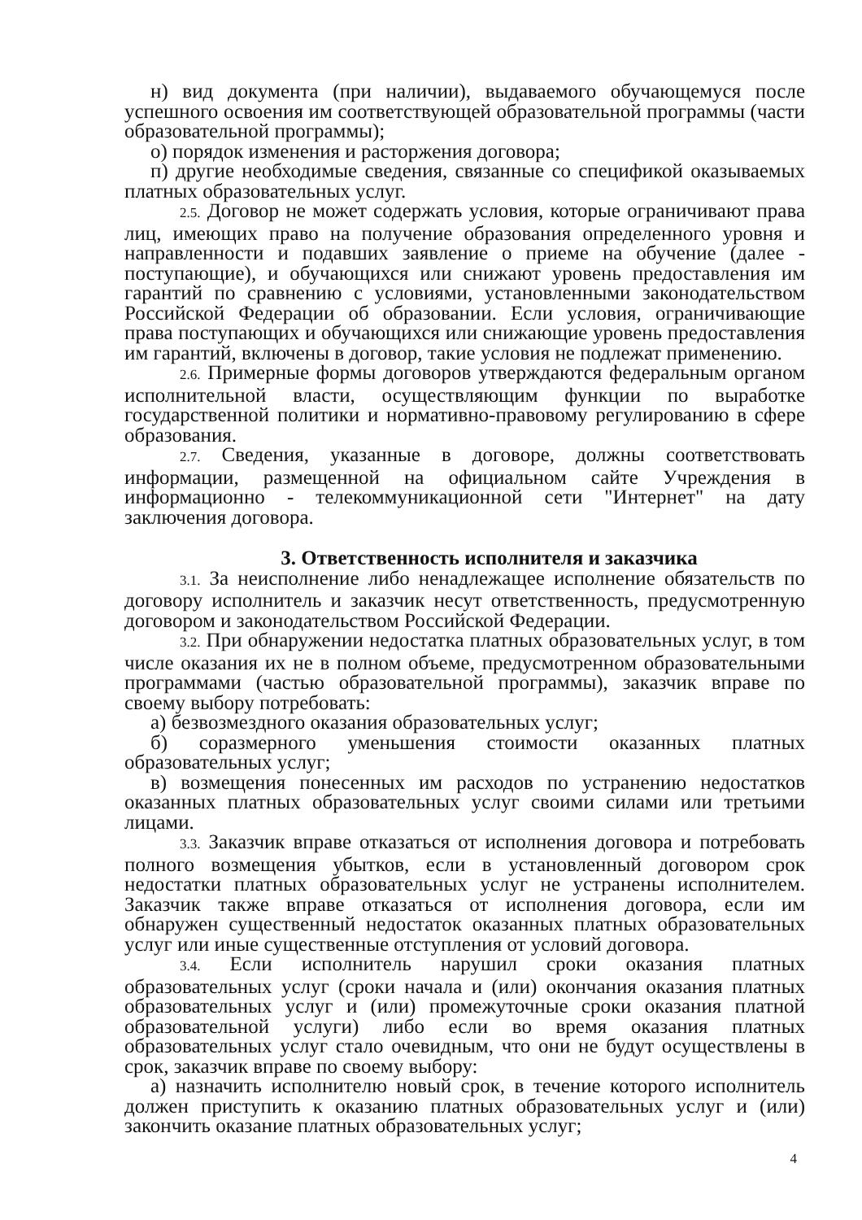н) вид документа (при наличии), выдаваемого обучающемуся после успешного освоения им соответствующей образовательной программы (части образовательной программы);
о) порядок изменения и расторжения договора;
п) другие необходимые сведения, связанные со спецификой оказываемых платных образовательных услуг.
2.5. Договор не может содержать условия, которые ограничивают права лиц, имеющих право на получение образования определенного уровня и направленности и подавших заявление о приеме на обучение (далее - поступающие), и обучающихся или снижают уровень предоставления им гарантий по сравнению с условиями, установленными законодательством Российской Федерации об образовании. Если условия, ограничивающие права поступающих и обучающихся или снижающие уровень предоставления им гарантий, включены в договор, такие условия не подлежат применению.
2.6. Примерные формы договоров утверждаются федеральным органом исполнительной власти, осуществляющим функции по выработке государственной политики и нормативно-правовому регулированию в сфере образования.
2.7. Сведения, указанные в договоре, должны соответствовать информации, размещенной на официальном сайте Учреждения в информационно - телекоммуникационной сети "Интернет" на дату заключения договора.
3. Ответственность исполнителя и заказчика
3.1. За неисполнение либо ненадлежащее исполнение обязательств по договору исполнитель и заказчик несут ответственность, предусмотренную договором и законодательством Российской Федерации.
3.2. При обнаружении недостатка платных образовательных услуг, в том числе оказания их не в полном объеме, предусмотренном образовательными программами (частью образовательной программы), заказчик вправе по своему выбору потребовать:
а) безвозмездного оказания образовательных услуг;
б) соразмерного уменьшения стоимости оказанных платных образовательных услуг;
в) возмещения понесенных им расходов по устранению недостатков оказанных платных образовательных услуг своими силами или третьими лицами.
3.3. Заказчик вправе отказаться от исполнения договора и потребовать полного возмещения убытков, если в установленный договором срок недостатки платных образовательных услуг не устранены исполнителем. Заказчик также вправе отказаться от исполнения договора, если им обнаружен существенный недостаток оказанных платных образовательных услуг или иные существенные отступления от условий договора.
3.4. Если исполнитель нарушил сроки оказания платных образовательных услуг (сроки начала и (или) окончания оказания платных образовательных услуг и (или) промежуточные сроки оказания платной образовательной услуги) либо если во время оказания платных образовательных услуг стало очевидным, что они не будут осуществлены в срок, заказчик вправе по своему выбору:
а) назначить исполнителю новый срок, в течение которого исполнитель должен приступить к оказанию платных образовательных услуг и (или) закончить оказание платных образовательных услуг;
4